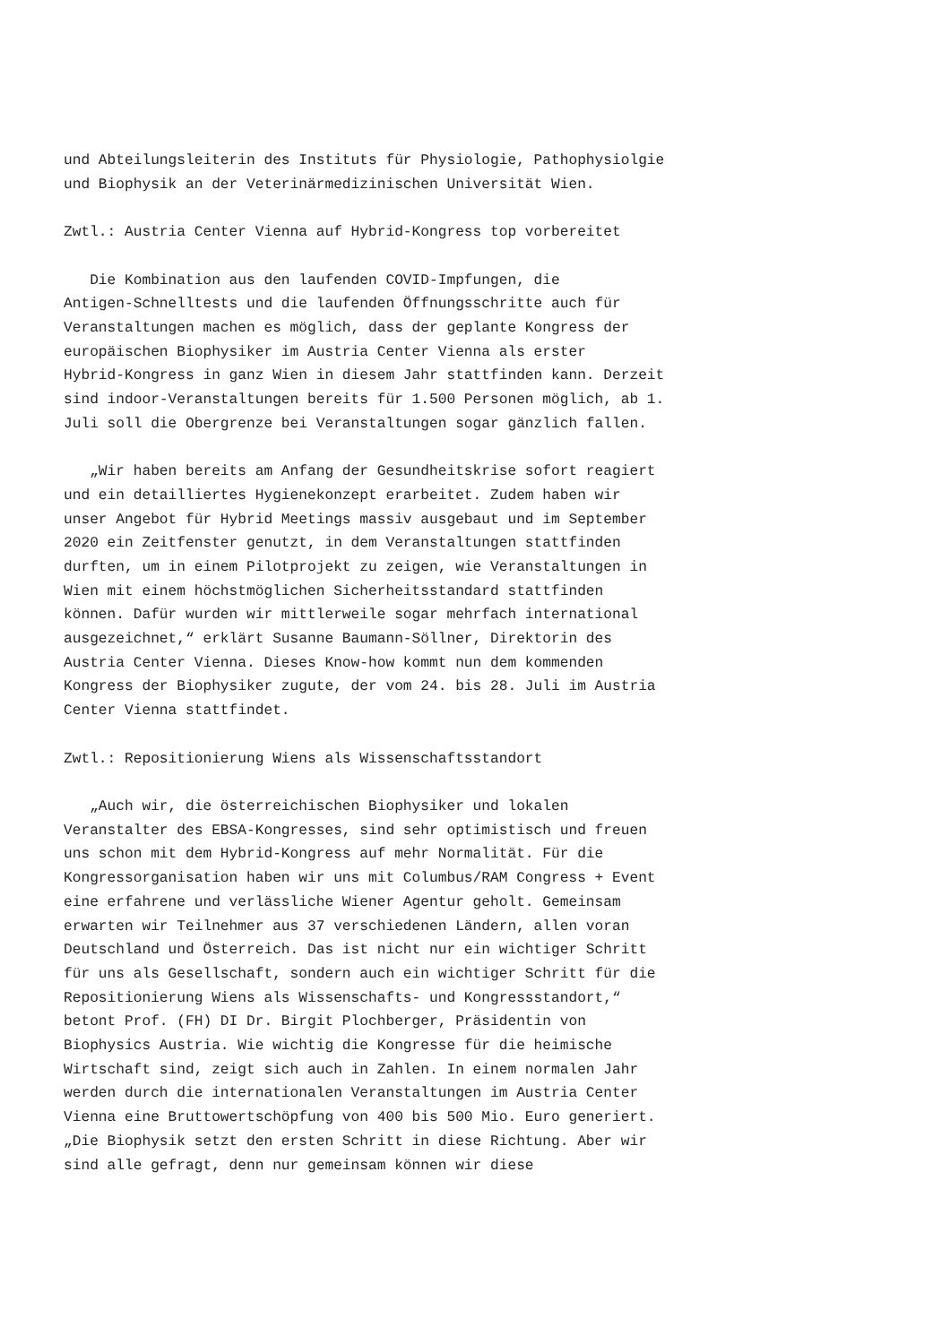und Abteilungsleiterin des Instituts für Physiologie, Pathophysiolgie
und Biophysik an der Veterinärmedizinischen Universität Wien.

Zwtl.: Austria Center Vienna auf Hybrid-Kongress top vorbereitet

   Die Kombination aus den laufenden COVID-Impfungen, die
Antigen-Schnelltests und die laufenden Öffnungsschritte auch für
Veranstaltungen machen es möglich, dass der geplante Kongress der
europäischen Biophysiker im Austria Center Vienna als erster
Hybrid-Kongress in ganz Wien in diesem Jahr stattfinden kann. Derzeit
sind indoor-Veranstaltungen bereits für 1.500 Personen möglich, ab 1.
Juli soll die Obergrenze bei Veranstaltungen sogar gänzlich fallen.

   „Wir haben bereits am Anfang der Gesundheitskrise sofort reagiert
und ein detailliertes Hygienekonzept erarbeitet. Zudem haben wir
unser Angebot für Hybrid Meetings massiv ausgebaut und im September
2020 ein Zeitfenster genutzt, in dem Veranstaltungen stattfinden
durften, um in einem Pilotprojekt zu zeigen, wie Veranstaltungen in
Wien mit einem höchstmöglichen Sicherheitsstandard stattfinden
können. Dafür wurden wir mittlerweile sogar mehrfach international
ausgezeichnet,“ erklärt Susanne Baumann-Söllner, Direktorin des
Austria Center Vienna. Dieses Know-how kommt nun dem kommenden
Kongress der Biophysiker zugute, der vom 24. bis 28. Juli im Austria
Center Vienna stattfindet.

Zwtl.: Repositionierung Wiens als Wissenschaftsstandort

   „Auch wir, die österreichischen Biophysiker und lokalen
Veranstalter des EBSA-Kongresses, sind sehr optimistisch und freuen
uns schon mit dem Hybrid-Kongress auf mehr Normalität. Für die
Kongressorganisation haben wir uns mit Columbus/RAM Congress + Event
eine erfahrene und verlässliche Wiener Agentur geholt. Gemeinsam
erwarten wir Teilnehmer aus 37 verschiedenen Ländern, allen voran
Deutschland und Österreich. Das ist nicht nur ein wichtiger Schritt
für uns als Gesellschaft, sondern auch ein wichtiger Schritt für die
Repositionierung Wiens als Wissenschafts- und Kongressstandort,“
betont Prof. (FH) DI Dr. Birgit Plochberger, Präsidentin von
Biophysics Austria. Wie wichtig die Kongresse für die heimische
Wirtschaft sind, zeigt sich auch in Zahlen. In einem normalen Jahr
werden durch die internationalen Veranstaltungen im Austria Center
Vienna eine Bruttowertschöpfung von 400 bis 500 Mio. Euro generiert.
„Die Biophysik setzt den ersten Schritt in diese Richtung. Aber wir
sind alle gefragt, denn nur gemeinsam können wir diese